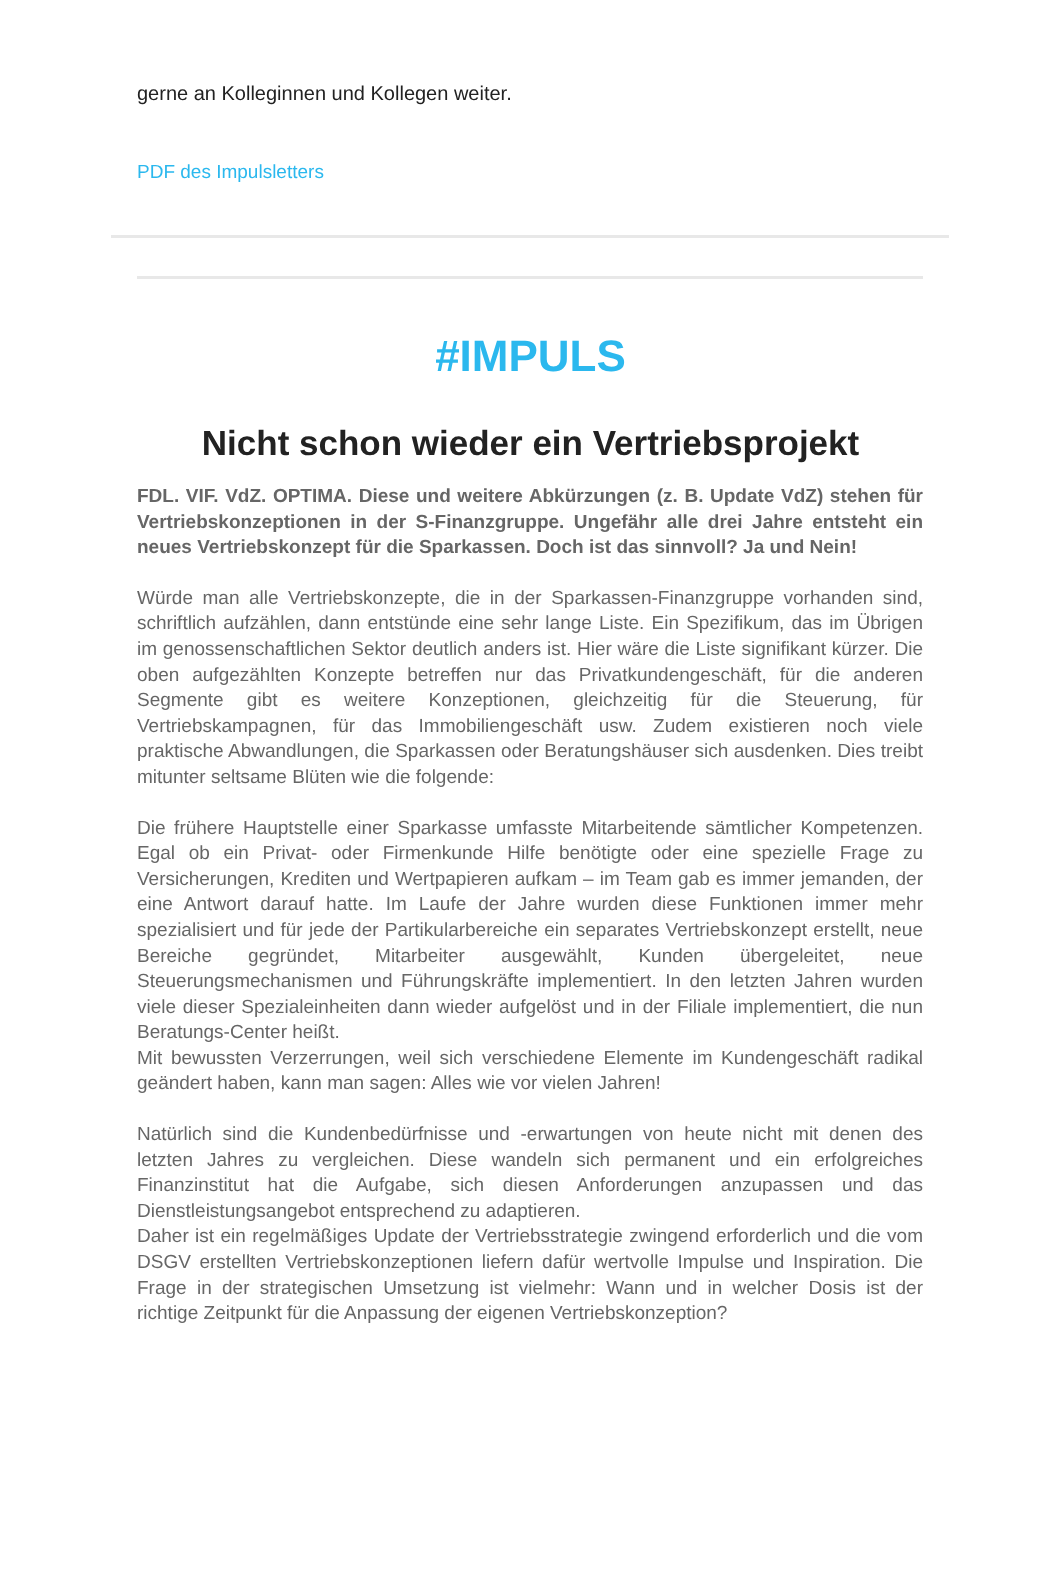gerne an Kolleginnen und Kollegen weiter.
PDF des Impulsletters
#IMPULS
Nicht schon wieder ein Vertriebsprojekt
FDL. VIF. VdZ. OPTIMA. Diese und weitere Abkürzungen (z. B. Update VdZ) stehen für Vertriebskonzeptionen in der S-Finanzgruppe. Ungefähr alle drei Jahre entsteht ein neues Vertriebskonzept für die Sparkassen. Doch ist das sinnvoll? Ja und Nein!
Würde man alle Vertriebskonzepte, die in der Sparkassen-Finanzgruppe vorhanden sind, schriftlich aufzählen, dann entstünde eine sehr lange Liste. Ein Spezifikum, das im Übrigen im genossenschaftlichen Sektor deutlich anders ist. Hier wäre die Liste signifikant kürzer. Die oben aufgezählten Konzepte betreffen nur das Privatkundengeschäft, für die anderen Segmente gibt es weitere Konzeptionen, gleichzeitig für die Steuerung, für Vertriebskampagnen, für das Immobiliengeschäft usw. Zudem existieren noch viele praktische Abwandlungen, die Sparkassen oder Beratungshäuser sich ausdenken. Dies treibt mitunter seltsame Blüten wie die folgende:
Die frühere Hauptstelle einer Sparkasse umfasste Mitarbeitende sämtlicher Kompetenzen. Egal ob ein Privat- oder Firmenkunde Hilfe benötigte oder eine spezielle Frage zu Versicherungen, Krediten und Wertpapieren aufkam – im Team gab es immer jemanden, der eine Antwort darauf hatte. Im Laufe der Jahre wurden diese Funktionen immer mehr spezialisiert und für jede der Partikularbereiche ein separates Vertriebskonzept erstellt, neue Bereiche gegründet, Mitarbeiter ausgewählt, Kunden übergeleitet, neue Steuerungsmechanismen und Führungskräfte implementiert. In den letzten Jahren wurden viele dieser Spezialeinheiten dann wieder aufgelöst und in der Filiale implementiert, die nun Beratungs-Center heißt.
Mit bewussten Verzerrungen, weil sich verschiedene Elemente im Kundengeschäft radikal geändert haben, kann man sagen: Alles wie vor vielen Jahren!
Natürlich sind die Kundenbedürfnisse und -erwartungen von heute nicht mit denen des letzten Jahres zu vergleichen. Diese wandeln sich permanent und ein erfolgreiches Finanzinstitut hat die Aufgabe, sich diesen Anforderungen anzupassen und das Dienstleistungsangebot entsprechend zu adaptieren.
Daher ist ein regelmäßiges Update der Vertriebsstrategie zwingend erforderlich und die vom DSGV erstellten Vertriebskonzeptionen liefern dafür wertvolle Impulse und Inspiration. Die Frage in der strategischen Umsetzung ist vielmehr: Wann und in welcher Dosis ist der richtige Zeitpunkt für die Anpassung der eigenen Vertriebskonzeption?